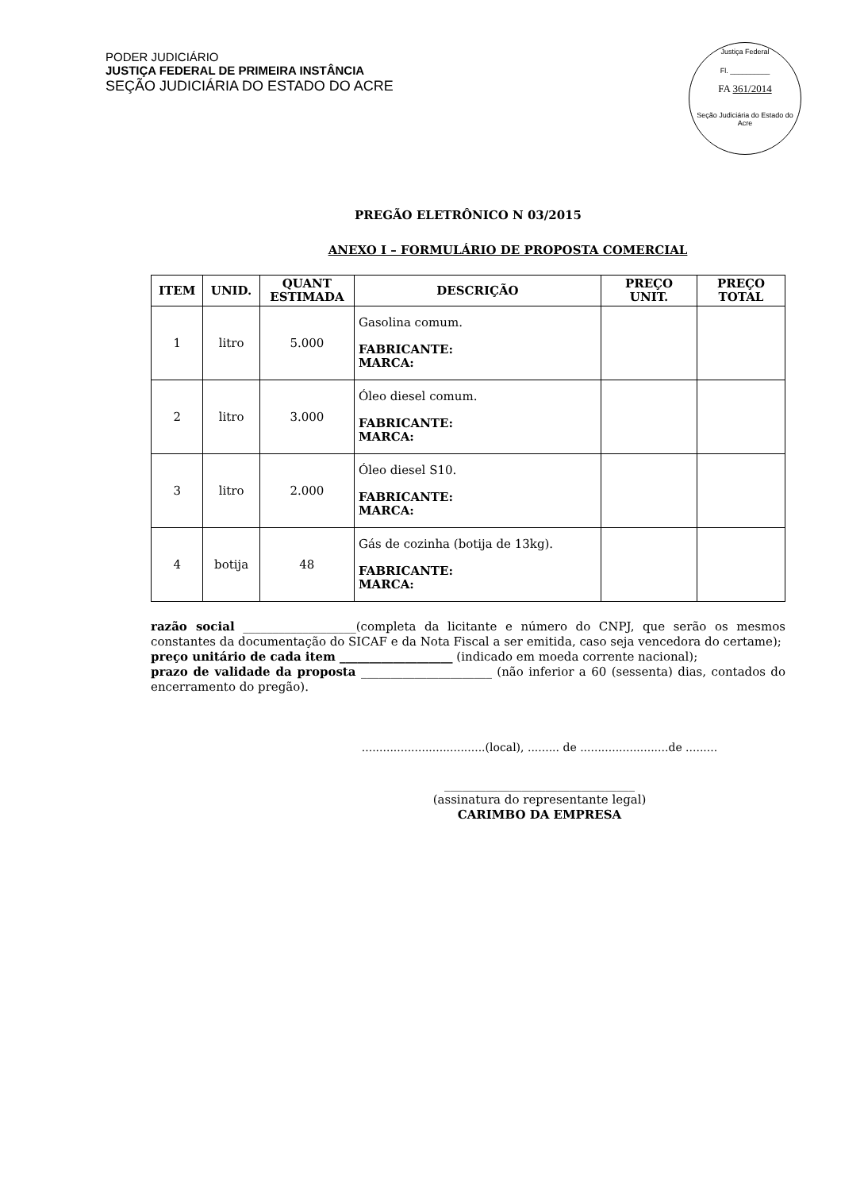PODER JUDICIÁRIO
JUSTIÇA FEDERAL DE PRIMEIRA INSTÂNCIA
SEÇÃO JUDICIÁRIA DO ESTADO DO ACRE
Justiça Federal
Fl. __________
FA 361/2014
Seção Judiciária do Estado do Acre
PREGÃO ELETRÔNICO N 03/2015
ANEXO I – FORMULÁRIO DE PROPOSTA COMERCIAL
| ITEM | UNID. | QUANT ESTIMADA | DESCRIÇÃO | PREÇO UNIT. | PREÇO TOTAL |
| --- | --- | --- | --- | --- | --- |
| 1 | litro | 5.000 | Gasolina comum. FABRICANTE: MARCA: | | |
| 2 | litro | 3.000 | Óleo diesel comum. FABRICANTE: MARCA: | | |
| 3 | litro | 2.000 | Óleo diesel S10. FABRICANTE: MARCA: | | |
| 4 | botija | 48 | Gás de cozinha (botija de 13kg). FABRICANTE: MARCA: | | |
razão social ___________________(completa da licitante e número do CNPJ, que serão os mesmos constantes da documentação do SICAF e da Nota Fiscal a ser emitida, caso seja vencedora do certame);
preço unitário de cada item ___________________ (indicado em moeda corrente nacional);
prazo de validade da proposta ______________________ (não inferior a 60 (sessenta) dias, contados do encerramento do pregão).
...................................(local), ......... de .........................de .........
________________________________
(assinatura do representante legal)
CARIMBO DA EMPRESA